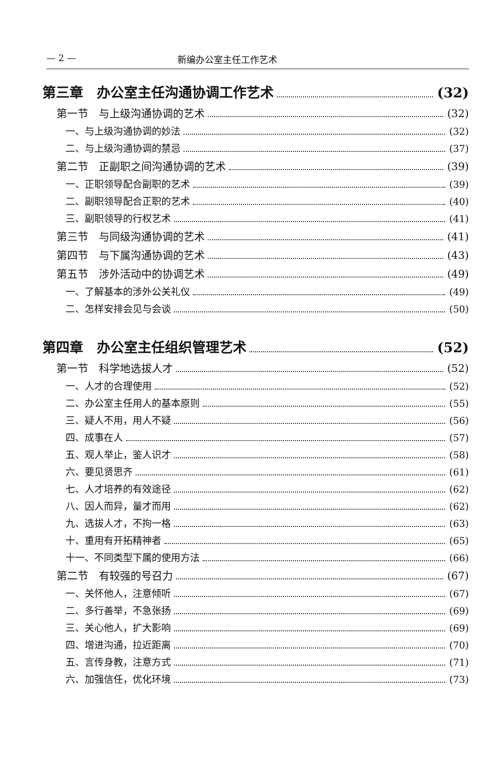— 2 — 新编办公室主任工作艺术
第三章　办公室主任沟通协调工作艺术 (32)
第一节　与上级沟通协调的艺术 (32)
一、与上级沟通协调的妙法 (32)
二、与上级沟通协调的禁忌 (37)
第二节　正副职之间沟通协调的艺术 (39)
一、正职领导配合副职的艺术 (39)
二、副职领导配合正职的艺术 (40)
三、副职领导的行权艺术 (41)
第三节　与同级沟通协调的艺术 (41)
第四节　与下属沟通协调的艺术 (43)
第五节　涉外活动中的协调艺术 (49)
一、了解基本的涉外公关礼仪 (49)
二、怎样安排会见与会谈 (50)
第四章　办公室主任组织管理艺术 (52)
第一节　科学地选拔人才 (52)
一、人才的合理使用 (52)
二、办公室主任用人的基本原则 (55)
三、疑人不用，用人不疑 (56)
四、成事在人 (57)
五、观人举止，鉴人识才 (58)
六、要见贤思齐 (61)
七、人才培养的有效途径 (62)
八、因人而异，量才而用 (62)
九、选拔人才，不拘一格 (63)
十、重用有开拓精神者 (65)
十一、不同类型下属的使用方法 (66)
第二节　有较强的号召力 (67)
一、关怀他人，注意倾听 (67)
二、多行善举，不急张扬 (69)
三、关心他人，扩大影响 (69)
四、增进沟通，拉近距离 (70)
五、言传身教，注意方式 (71)
六、加强信任，优化环境 (73)